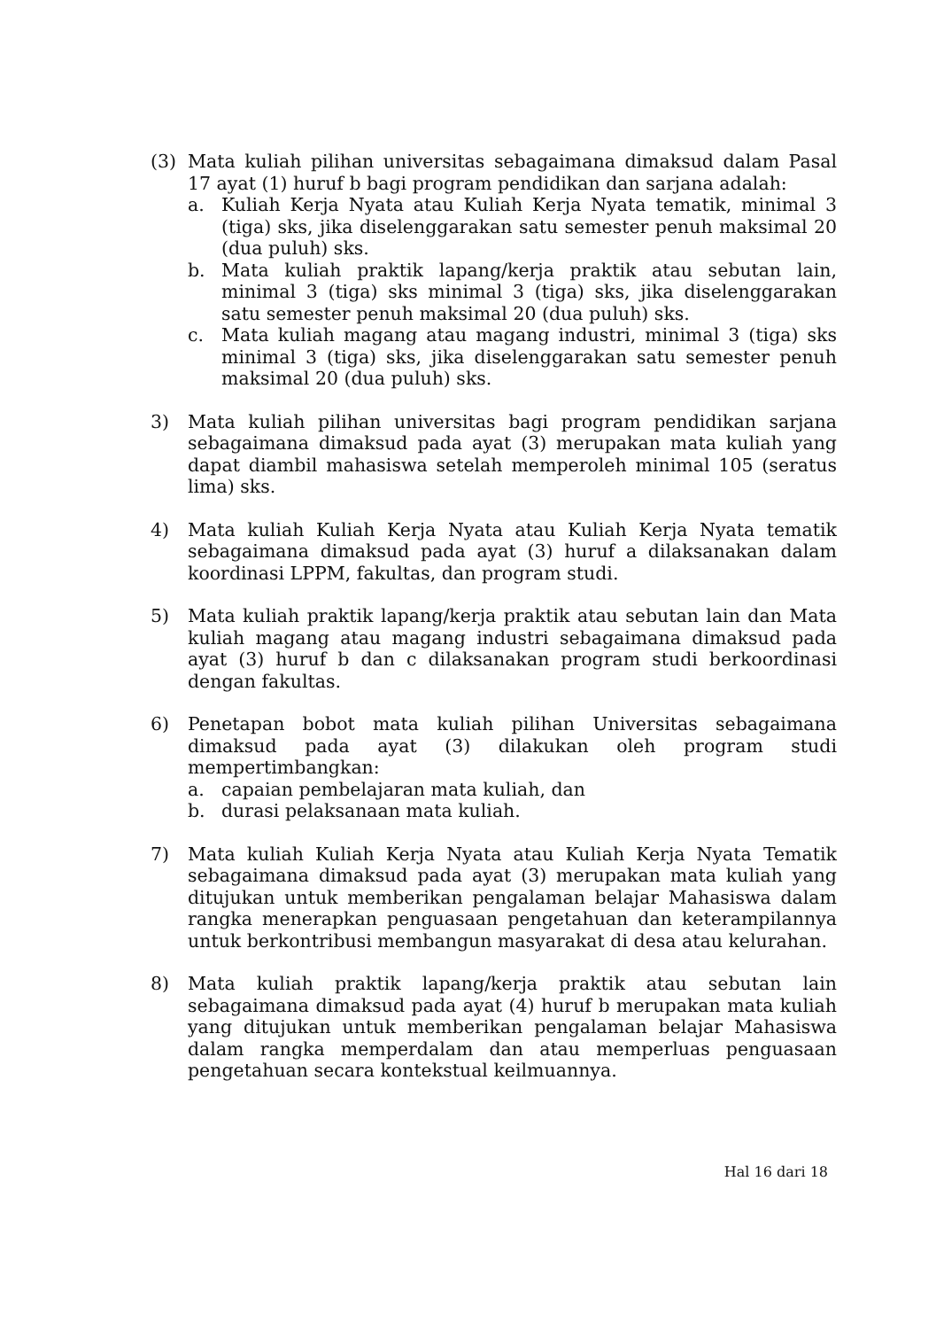(3) Mata kuliah pilihan universitas sebagaimana dimaksud dalam Pasal 17 ayat (1) huruf b bagi program pendidikan dan sarjana adalah:
a. Kuliah Kerja Nyata atau Kuliah Kerja Nyata tematik, minimal 3 (tiga) sks, jika diselenggarakan satu semester penuh maksimal 20 (dua puluh) sks.
b. Mata kuliah praktik lapang/kerja praktik atau sebutan lain, minimal 3 (tiga) sks minimal 3 (tiga) sks, jika diselenggarakan satu semester penuh maksimal 20 (dua puluh) sks.
c. Mata kuliah magang atau magang industri, minimal 3 (tiga) sks minimal 3 (tiga) sks, jika diselenggarakan satu semester penuh maksimal 20 (dua puluh) sks.
3) Mata kuliah pilihan universitas bagi program pendidikan sarjana sebagaimana dimaksud pada ayat (3) merupakan mata kuliah yang dapat diambil mahasiswa setelah memperoleh minimal 105 (seratus lima) sks.
4) Mata kuliah Kuliah Kerja Nyata atau Kuliah Kerja Nyata tematik sebagaimana dimaksud pada ayat (3) huruf a dilaksanakan dalam koordinasi LPPM, fakultas, dan program studi.
5) Mata kuliah praktik lapang/kerja praktik atau sebutan lain dan Mata kuliah magang atau magang industri sebagaimana dimaksud pada ayat (3) huruf b dan c dilaksanakan program studi berkoordinasi dengan fakultas.
6) Penetapan bobot mata kuliah pilihan Universitas sebagaimana dimaksud pada ayat (3) dilakukan oleh program studi mempertimbangkan:
a. capaian pembelajaran mata kuliah, dan
b. durasi pelaksanaan mata kuliah.
7) Mata kuliah Kuliah Kerja Nyata atau Kuliah Kerja Nyata Tematik sebagaimana dimaksud pada ayat (3) merupakan mata kuliah yang ditujukan untuk memberikan pengalaman belajar Mahasiswa dalam rangka menerapkan penguasaan pengetahuan dan keterampilannya untuk berkontribusi membangun masyarakat di desa atau kelurahan.
8) Mata kuliah praktik lapang/kerja praktik atau sebutan lain sebagaimana dimaksud pada ayat (4) huruf b merupakan mata kuliah yang ditujukan untuk memberikan pengalaman belajar Mahasiswa dalam rangka memperdalam dan atau memperluas penguasaan pengetahuan secara kontekstual keilmuannya.
Hal 16 dari 18